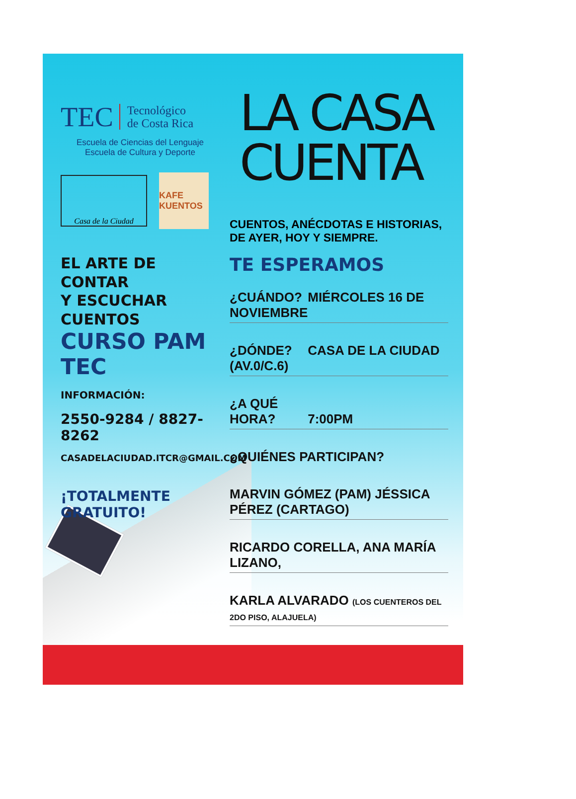TEC Tecnológico
de Costa Rica
Escuela de Ciencias del Lenguaje
Escuela de Cultura y Deporte
Casa de la Ciudad
KAFE KUENTOS
EL ARTE DE CONTAR
Y ESCUCHAR CUENTOS
CURSO PAM TEC
INFORMACIÓN:
2550-9284 / 8827-8262
CASADELACIUDAD.ITCR@GMAIL.COM
¡TOTALMENTE GRATUITO!
LA CASA
CUENTA
CUENTOS, ANÉCDOTAS E HISTORIAS,
DE AYER, HOY Y SIEMPRE.
TE ESPERAMOS
¿CUÁNDO? MIÉRCOLES 16 DE NOVIEMBRE
¿DÓNDE? CASA DE LA CIUDAD (AV.0/C.6)
¿A QUÉ HORA? 7:00PM
¿QUIÉNES PARTICIPAN?
MARVIN GÓMEZ (PAM) JÉSSICA PÉREZ (CARTAGO)
RICARDO CORELLA, ANA MARÍA LIZANO,
KARLA ALVARADO (LOS CUENTEROS DEL 2DO PISO, ALAJUELA)